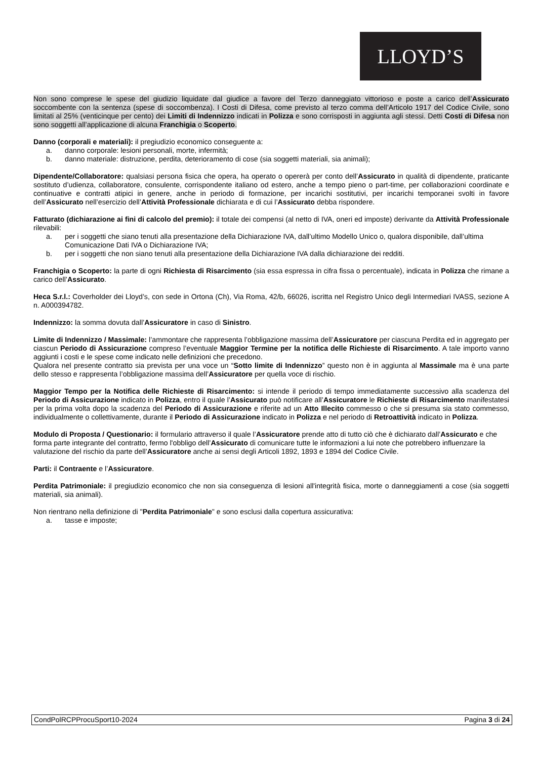LLOYD’S
Non sono comprese le spese del giudizio liquidate dal giudice a favore del Terzo danneggiato vittorioso e poste a carico dell’Assicurato soccombente con la sentenza (spese di soccombenza). I Costi di Difesa, come previsto al terzo comma dell’Articolo 1917 del Codice Civile, sono limitati al 25% (venticinque per cento) dei Limiti di Indennizzo indicati in Polizza e sono corrisposti in aggiunta agli stessi. Detti Costi di Difesa non sono soggetti all’applicazione di alcuna Franchigia o Scoperto.
Danno (corporali e materiali): il pregiudizio economico conseguente a:
a. danno corporale: lesioni personali, morte, infermità;
b. danno materiale: distruzione, perdita, deterioramento di cose (sia soggetti materiali, sia animali);
Dipendente/Collaboratore: qualsiasi persona fisica che opera, ha operato o opererà per conto dell’Assicurato in qualità di dipendente, praticante sostituto d’udienza, collaboratore, consulente, corrispondente italiano od estero, anche a tempo pieno o part-time, per collaborazioni coordinate e continuative e contratti atipici in genere, anche in periodo di formazione, per incarichi sostitutivi, per incarichi temporanei svolti in favore dell’Assicurato nell’esercizio dell’Attività Professionale dichiarata e di cui l’Assicurato debba rispondere.
Fatturato (dichiarazione ai fini di calcolo del premio): il totale dei compensi (al netto di IVA, oneri ed imposte) derivante da Attività Professionale rilevabili:
a. per i soggetti che siano tenuti alla presentazione della Dichiarazione IVA, dall’ultimo Modello Unico o, qualora disponibile, dall’ultima Comunicazione Dati IVA o Dichiarazione IVA;
b. per i soggetti che non siano tenuti alla presentazione della Dichiarazione IVA dalla dichiarazione dei redditi.
Franchigia o Scoperto: la parte di ogni Richiesta di Risarcimento (sia essa espressa in cifra fissa o percentuale), indicata in Polizza che rimane a carico dell’Assicurato.
Heca S.r.l.: Coverholder dei Lloyd’s, con sede in Ortona (Ch), Via Roma, 42/b, 66026, iscritta nel Registro Unico degli Intermediari IVASS, sezione A n. A000394782.
Indennizzo: la somma dovuta dall’Assicuratore in caso di Sinistro.
Limite di Indennizzo / Massimale: l’ammontare che rappresenta l’obbligazione massima dell’Assicuratore per ciascuna Perdita ed in aggregato per ciascun Periodo di Assicurazione compreso l’eventuale Maggior Termine per la notifica delle Richieste di Risarcimento. A tale importo vanno aggiunti i costi e le spese come indicato nelle definizioni che precedono.
Qualora nel presente contratto sia prevista per una voce un “Sotto limite di Indennizzo” questo non è in aggiunta al Massimale ma è una parte dello stesso e rappresenta l’obbligazione massima dell’Assicuratore per quella voce di rischio.
Maggior Tempo per la Notifica delle Richieste di Risarcimento: si intende il periodo di tempo immediatamente successivo alla scadenza del Periodo di Assicurazione indicato in Polizza, entro il quale l’Assicurato può notificare all’Assicuratore le Richieste di Risarcimento manifestatesi per la prima volta dopo la scadenza del Periodo di Assicurazione e riferite ad un Atto Illecito commesso o che si presuma sia stato commesso, individualmente o collettivamente, durante il Periodo di Assicurazione indicato in Polizza e nel periodo di Retroattività indicato in Polizza.
Modulo di Proposta / Questionario: il formulario attraverso il quale l’Assicuratore prende atto di tutto ciò che è dichiarato dall’Assicurato e che forma parte integrante del contratto, fermo l'obbligo dell’Assicurato di comunicare tutte le informazioni a lui note che potrebbero influenzare la valutazione del rischio da parte dell’Assicuratore anche ai sensi degli Articoli 1892, 1893 e 1894 del Codice Civile.
Parti: il Contraente e l’Assicuratore.
Perdita Patrimoniale: il pregiudizio economico che non sia conseguenza di lesioni all'integrità fisica, morte o danneggiamenti a cose (sia soggetti materiali, sia animali).
Non rientrano nella definizione di "Perdita Patrimoniale" e sono esclusi dalla copertura assicurativa:
a. tasse e imposte;
CondPolRCPProcuSport10-2024 Pagina 3 di 24